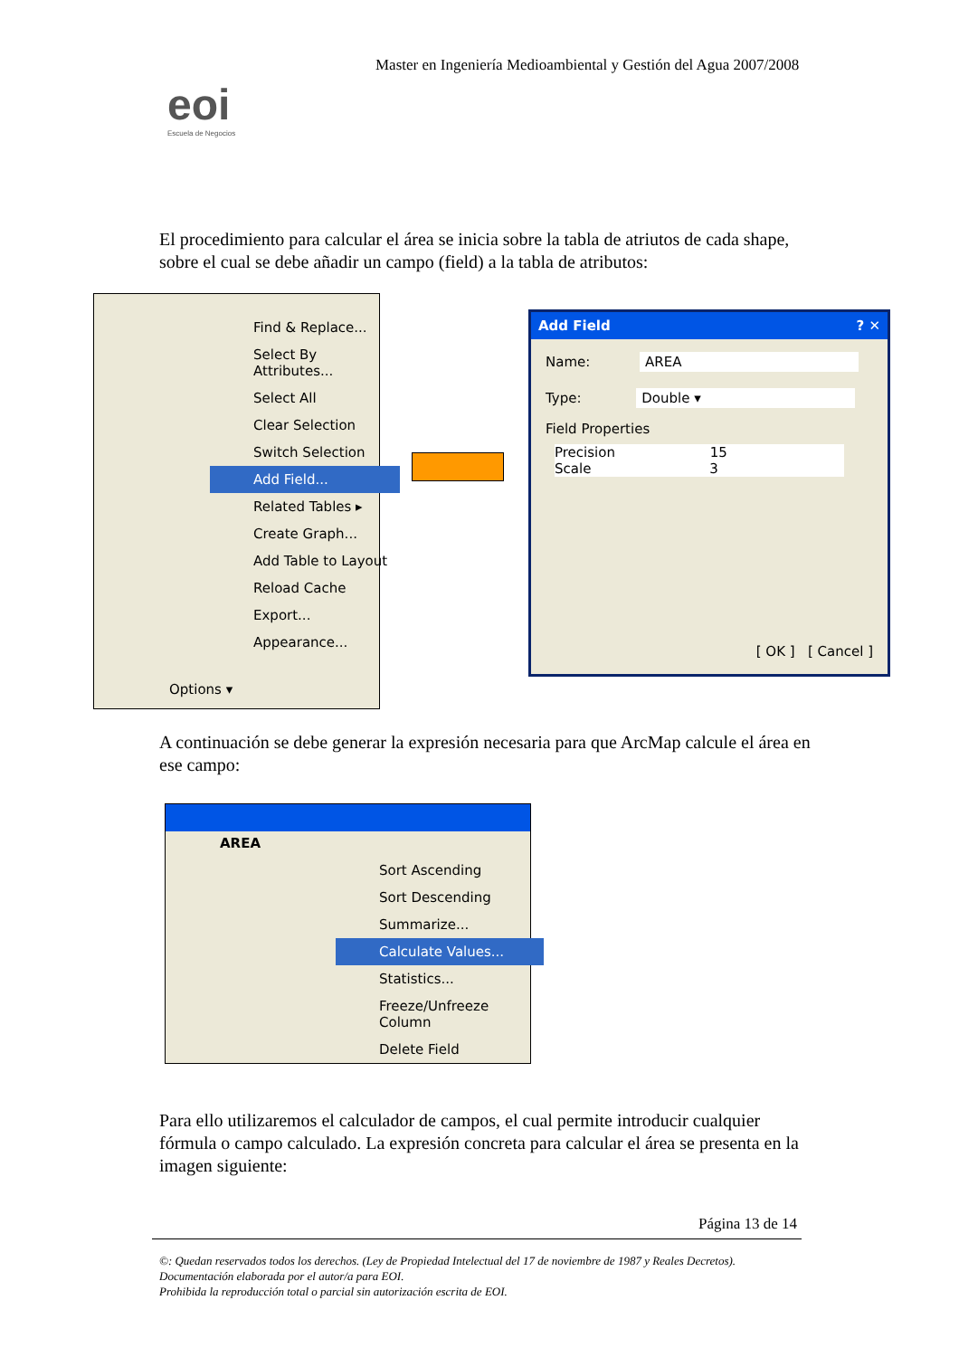Master en Ingeniería Medioambiental y Gestión del Agua 2007/2008
eoi
Escuela de Negocios
El procedimiento para calcular el área se inicia sobre la tabla de atriutos de cada shape, sobre el cual se debe añadir un campo (field) a la tabla de atributos:
Find & Replace...
Select By Attributes...
Select All
Clear Selection
Switch Selection
Add Field...
Related Tables ▸
Create Graph...
Add Table to Layout
Reload Cache
Export...
Appearance...
Options ▾
Add Field ? ✕
Name: AREA
Type: Double ▾
Field Properties
Precision 15
Scale 3
[ OK ] [ Cancel ]
A continuación se debe generar la expresión necesaria para que ArcMap calcule el área en ese campo:
AREA
Sort Ascending
Sort Descending
Summarize...
Calculate Values...
Statistics...
Freeze/Unfreeze Column
Delete Field
Para ello utilizaremos el calculador de campos, el cual permite introducir cualquier fórmula o campo calculado. La expresión concreta para calcular el área se presenta en la imagen siguiente:
Página 13 de 14
©: Quedan reservados todos los derechos. (Ley de Propiedad Intelectual del 17 de noviembre de 1987 y Reales Decretos).
Documentación elaborada por el autor/a para EOI.
Prohibida la reproducción total o parcial sin autorización escrita de EOI.